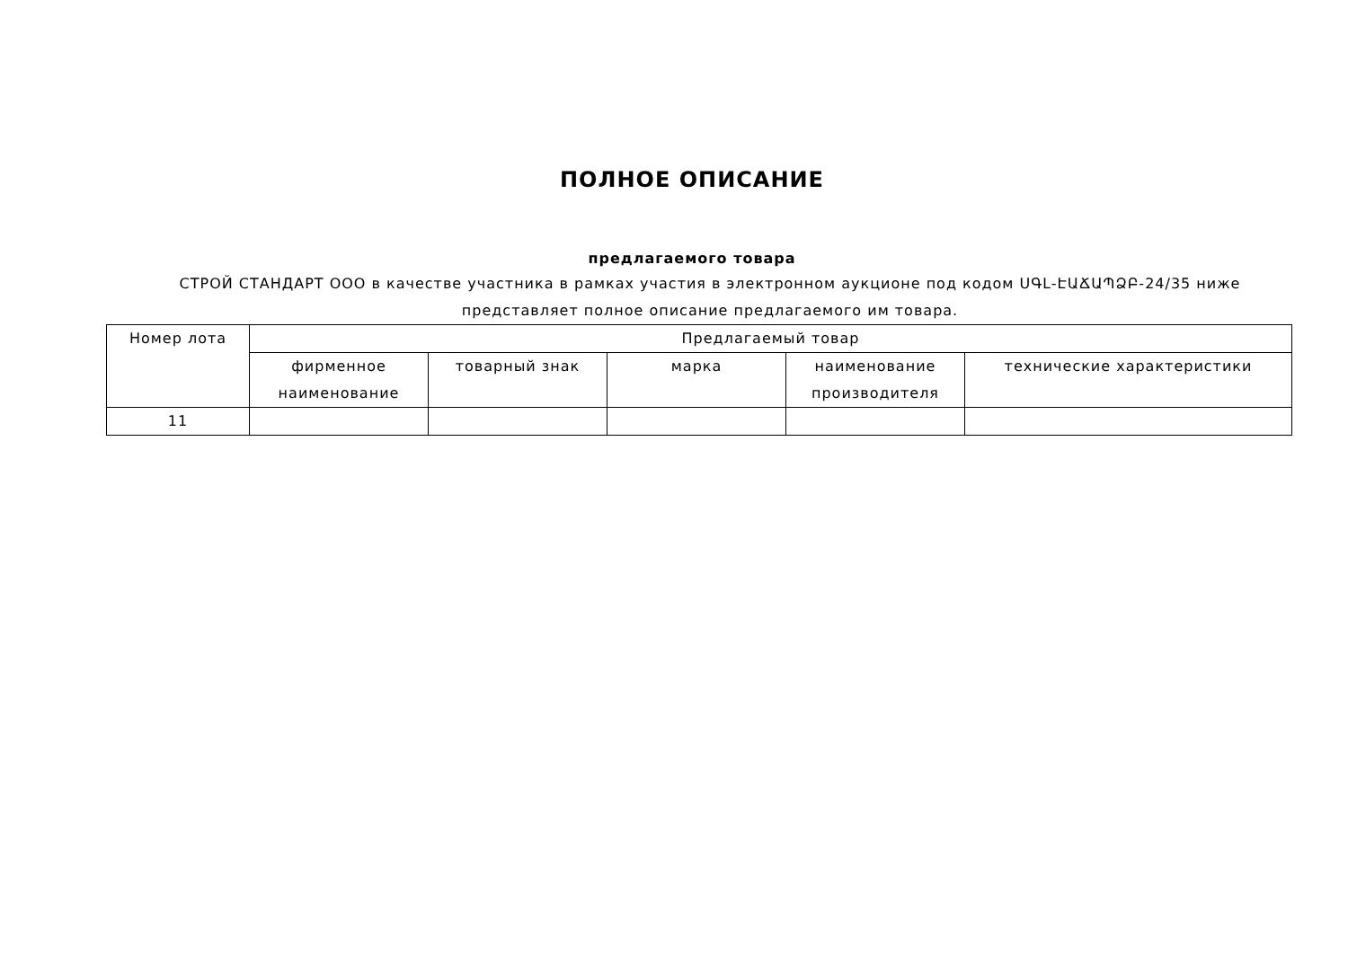ПОЛНОЕ ОПИСАНИЕ
предлагаемого товара
СТРОЙ СТАНДАРТ ООО в качестве участника в рамках участия в электронном аукционе под кодом ՍԳԼ-ԷԱՃԱՊՁԲ-24/35 ниже представляет полное описание предлагаемого им товара.
| Номер лота | Предлагаемый товар | | | | |
| --- | --- | --- | --- | --- | --- |
| | фирменное наименование | товарный знак | марка | наименование производителя | технические характеристики |
| 11 | | | | | |